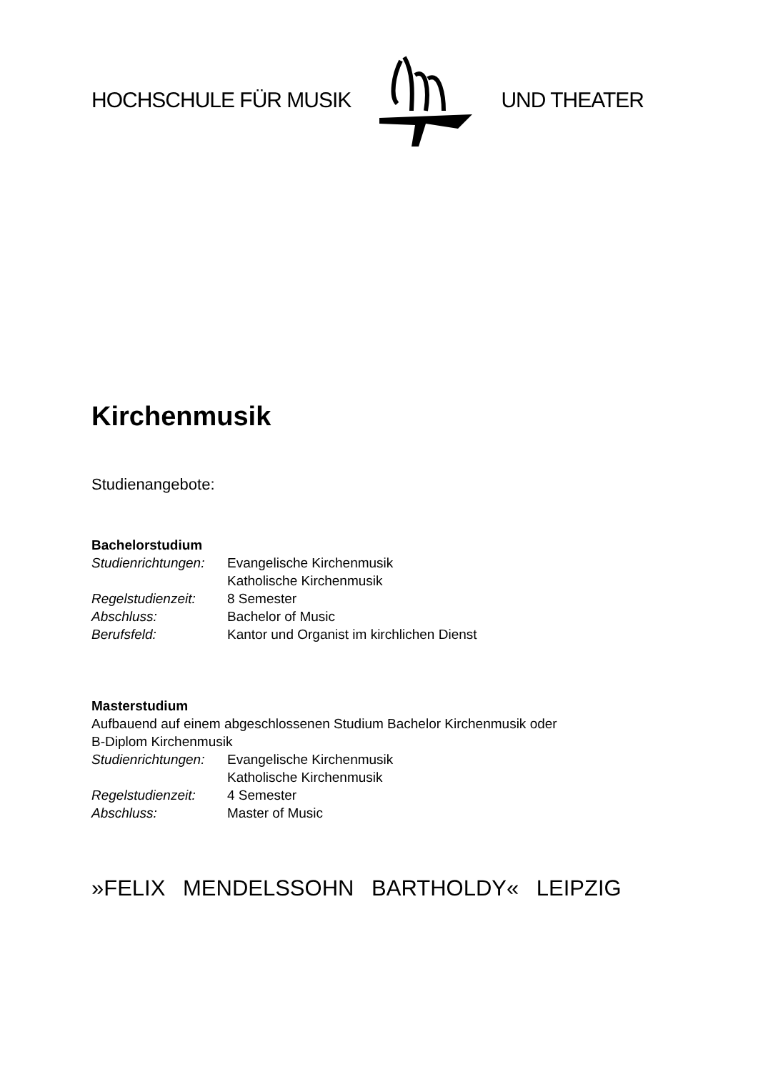HOCHSCHULE FÜR MUSIK UND THEATER
Kirchenmusik
Studienangebote:
Bachelorstudium
Studienrichtungen: Evangelische Kirchenmusik
Katholische Kirchenmusik
Regelstudienzeit: 8 Semester
Abschluss: Bachelor of Music
Berufsfeld: Kantor und Organist im kirchlichen Dienst
Masterstudium
Aufbauend auf einem abgeschlossenen Studium Bachelor Kirchenmusik oder
B-Diplom Kirchenmusik
Studienrichtungen: Evangelische Kirchenmusik
Katholische Kirchenmusik
Regelstudienzeit: 4 Semester
Abschluss: Master of Music
»FELIX MENDELSSOHN BARTHOLDY« LEIPZIG